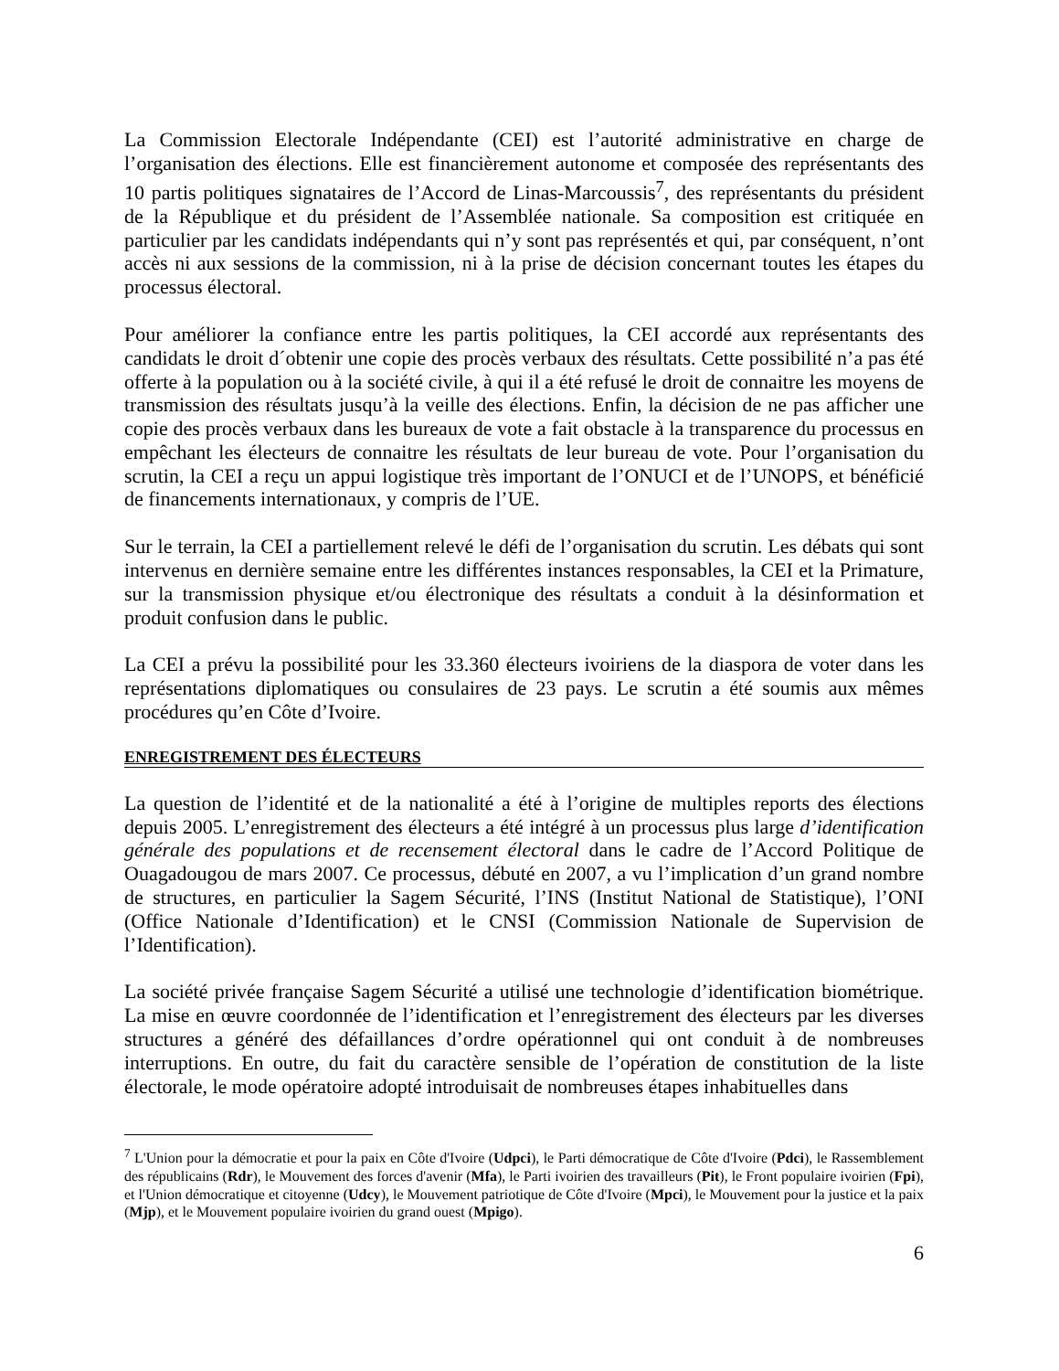La Commission Electorale Indépendante (CEI) est l’autorité administrative en charge de l’organisation des élections. Elle est financièrement autonome et composée des représentants des 10 partis politiques signataires de l’Accord de Linas-Marcoussis<sup>7</sup>, des représentants du président de la République et du président de l’Assemblée nationale. Sa composition est critiquée en particulier par les candidats indépendants qui n’y sont pas représentés et qui, par conséquent, n’ont accès ni aux sessions de la commission, ni à la prise de décision concernant toutes les étapes du processus électoral.
Pour améliorer la confiance entre les partis politiques, la CEI accordé aux représentants des candidats le droit d´obtenir une copie des procès verbaux des résultats. Cette possibilité n’a pas été offerte à la population ou à la société civile, à qui il a été refusé le droit de connaitre les moyens de transmission des résultats jusqu’à la veille des élections. Enfin, la décision de ne pas afficher une copie des procès verbaux dans les bureaux de vote a fait obstacle à la transparence du processus en empêchant les électeurs de connaitre les résultats de leur bureau de vote. Pour l’organisation du scrutin, la CEI a reçu un appui logistique très important de l’ONUCI et de l’UNOPS, et bénéficié de financements internationaux, y compris de l’UE.
Sur le terrain, la CEI a partiellement relevé le défi de l’organisation du scrutin. Les débats qui sont intervenus en dernière semaine entre les différentes instances responsables, la CEI et la Primature, sur la transmission physique et/ou électronique des résultats a conduit à la désinformation et produit confusion dans le public.
La CEI a prévu la possibilité pour les 33.360 électeurs ivoiriens de la diaspora de voter dans les représentations diplomatiques ou consulaires de 23 pays. Le scrutin a été soumis aux mêmes procédures qu’en Côte d’Ivoire.
ENREGISTREMENT DES ÉLECTEURS
La question de l’identité et de la nationalité a été à l’origine de multiples reports des élections depuis 2005. L’enregistrement des électeurs a été intégré à un processus plus large d’identification générale des populations et de recensement électoral dans le cadre de l’Accord Politique de Ouagadougou de mars 2007. Ce processus, débuté en 2007, a vu l’implication d’un grand nombre de structures, en particulier la Sagem Sécurité, l’INS (Institut National de Statistique), l’ONI (Office Nationale d’Identification) et le CNSI (Commission Nationale de Supervision de l’Identification).
La société privée française Sagem Sécurité a utilisé une technologie d’identification biométrique. La mise en œuvre coordonnée de l’identification et l’enregistrement des électeurs par les diverses structures a généré des défaillances d’ordre opérationnel qui ont conduit à de nombreuses interruptions. En outre, du fait du caractère sensible de l’opération de constitution de la liste électorale, le mode opératoire adopté introduisait de nombreuses étapes inhabituelles dans
<sup>7</sup> L'Union pour la démocratie et pour la paix en Côte d'Ivoire (Udpci), le Parti démocratique de Côte d'Ivoire (Pdci), le Rassemblement des républicains (Rdr), le Mouvement des forces d'avenir (Mfa), le Parti ivoirien des travailleurs (Pit), le Front populaire ivoirien (Fpi), et l'Union démocratique et citoyenne (Udcy), le Mouvement patriotique de Côte d'Ivoire (Mpci), le Mouvement pour la justice et la paix (Mjp), et le Mouvement populaire ivoirien du grand ouest (Mpigo).
6